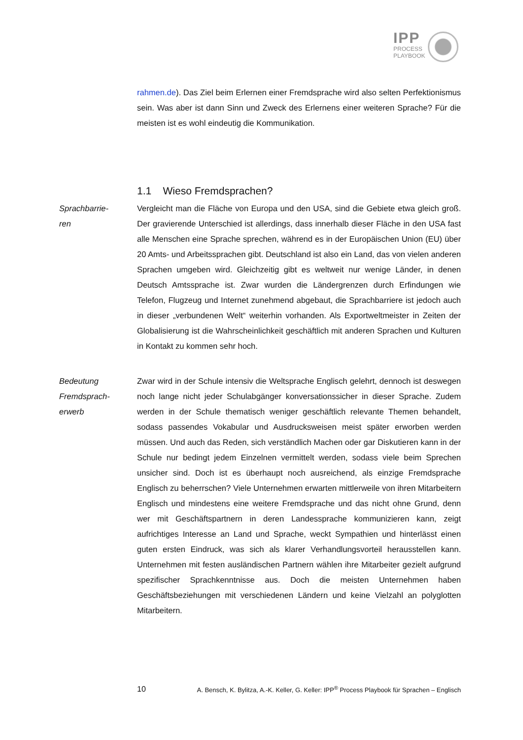IPP
PROCESS
PLAYBOOK
rahmen.de). Das Ziel beim Erlernen einer Fremdsprache wird also selten Perfektionismus sein. Was aber ist dann Sinn und Zweck des Erlernens einer weiteren Sprache? Für die meisten ist es wohl eindeutig die Kommunikation.
1.1 Wieso Fremdsprachen?
Sprachbarrie-
ren
Vergleicht man die Fläche von Europa und den USA, sind die Gebiete etwa gleich groß. Der gravierende Unterschied ist allerdings, dass innerhalb dieser Fläche in den USA fast alle Menschen eine Sprache sprechen, während es in der Europäischen Union (EU) über 20 Amts- und Arbeitssprachen gibt. Deutschland ist also ein Land, das von vielen anderen Sprachen umgeben wird. Gleichzeitig gibt es weltweit nur wenige Länder, in denen Deutsch Amtssprache ist. Zwar wurden die Ländergrenzen durch Erfindungen wie Telefon, Flugzeug und Internet zunehmend abgebaut, die Sprachbarriere ist jedoch auch in dieser „verbundenen Welt“ weiterhin vorhanden. Als Exportweltmeister in Zeiten der Globalisierung ist die Wahrscheinlichkeit geschäftlich mit anderen Sprachen und Kulturen in Kontakt zu kommen sehr hoch.
Bedeutung
Fremdsprach-
erwerb
Zwar wird in der Schule intensiv die Weltsprache Englisch gelehrt, dennoch ist deswegen noch lange nicht jeder Schulabgänger konversationssicher in dieser Sprache. Zudem werden in der Schule thematisch weniger geschäftlich relevante Themen behandelt, sodass passendes Vokabular und Ausdrucksweisen meist später erworben werden müssen. Und auch das Reden, sich verständlich Machen oder gar Diskutieren kann in der Schule nur bedingt jedem Einzelnen vermittelt werden, sodass viele beim Sprechen unsicher sind. Doch ist es überhaupt noch ausreichend, als einzige Fremdsprache Englisch zu beherrschen? Viele Unternehmen erwarten mittlerweile von ihren Mitarbeitern Englisch und mindestens eine weitere Fremdsprache und das nicht ohne Grund, denn wer mit Geschäftspartnern in deren Landessprache kommunizieren kann, zeigt aufrichtiges Interesse an Land und Sprache, weckt Sympathien und hinterlässt einen guten ersten Eindruck, was sich als klarer Verhandlungsvorteil herausstellen kann. Unternehmen mit festen ausländischen Partnern wählen ihre Mitarbeiter gezielt aufgrund spezifischer Sprachkenntnisse aus. Doch die meisten Unternehmen haben Geschäftsbeziehungen mit verschiedenen Ländern und keine Vielzahl an polyglotten Mitarbeitern.
10 A. Bensch, K. Bylitza, A.-K. Keller, G. Keller: IPP<sup>®</sup> Process Playbook für Sprachen – Englisch